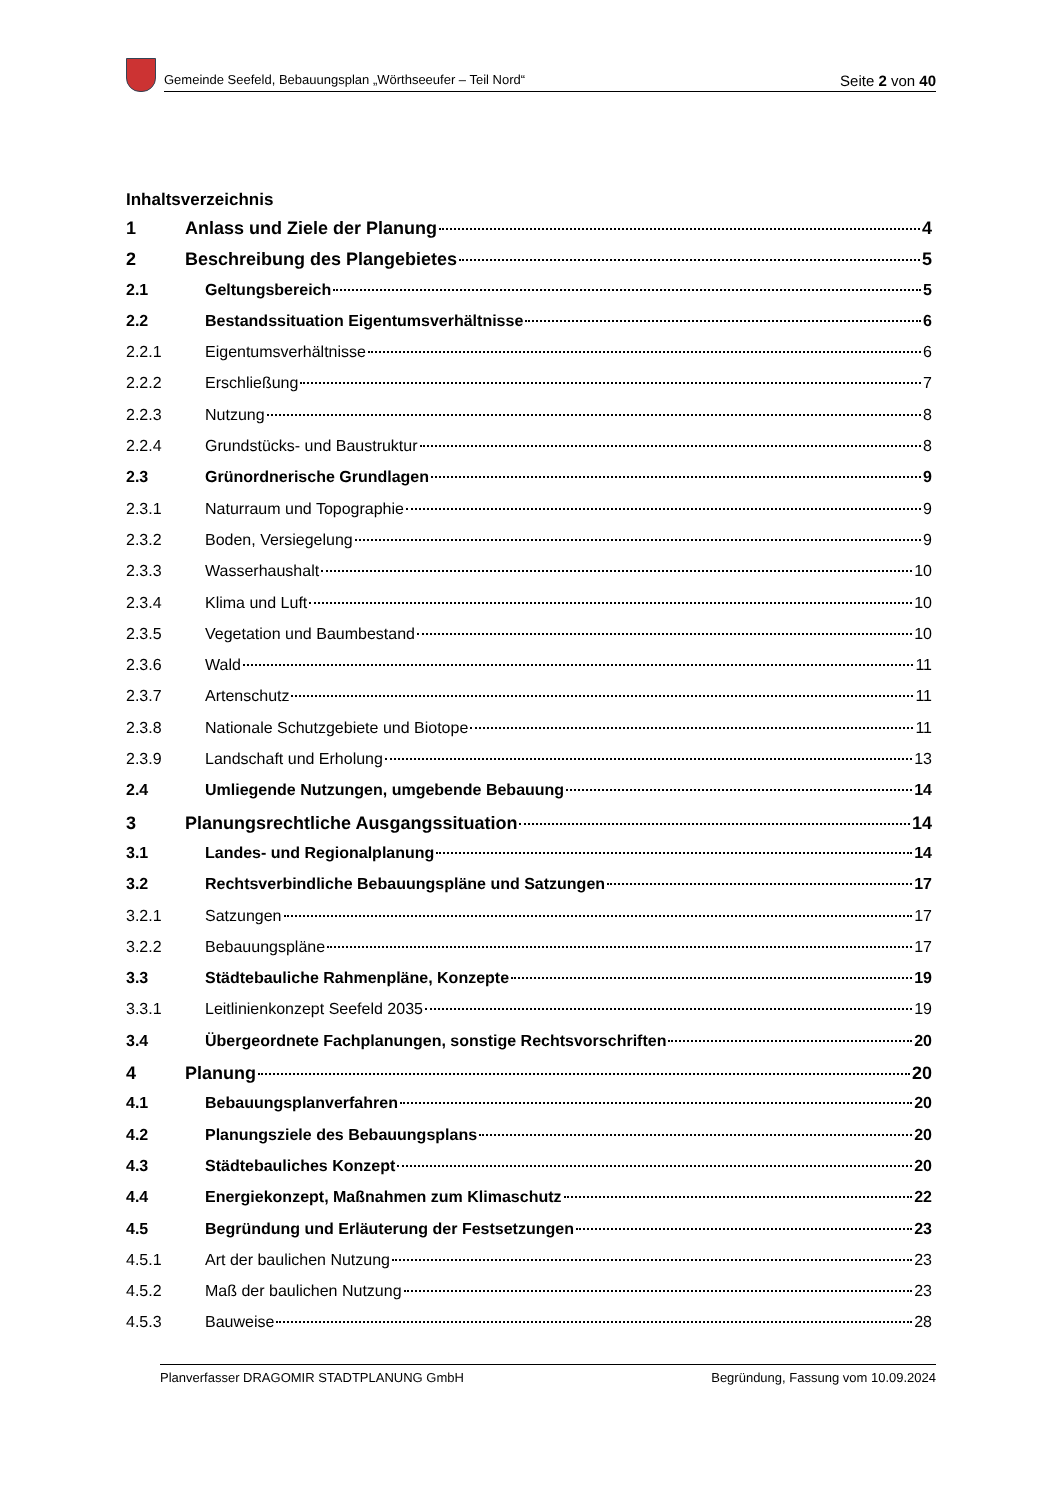Gemeinde Seefeld, Bebauungsplan „Wörthseeufer – Teil Nord“Seite 2 von 40
Inhaltsverzeichnis
1 Anlass und Ziele der Planung 4
2 Beschreibung des Plangebietes 5
2.1 Geltungsbereich 5
2.2 Bestandssituation Eigentumsverhältnisse 6
2.2.1 Eigentumsverhältnisse 6
2.2.2 Erschließung 7
2.2.3 Nutzung 8
2.2.4 Grundstücks- und Baustruktur 8
2.3 Grünordnerische Grundlagen 9
2.3.1 Naturraum und Topographie 9
2.3.2 Boden, Versiegelung 9
2.3.3 Wasserhaushalt 10
2.3.4 Klima und Luft 10
2.3.5 Vegetation und Baumbestand 10
2.3.6 Wald 11
2.3.7 Artenschutz 11
2.3.8 Nationale Schutzgebiete und Biotope 11
2.3.9 Landschaft und Erholung 13
2.4 Umliegende Nutzungen, umgebende Bebauung 14
3 Planungsrechtliche Ausgangssituation 14
3.1 Landes- und Regionalplanung 14
3.2 Rechtsverbindliche Bebauungspläne und Satzungen 17
3.2.1 Satzungen 17
3.2.2 Bebauungspläne 17
3.3 Städtebauliche Rahmenpläne, Konzepte 19
3.3.1 Leitlinienkonzept Seefeld 2035 19
3.4 Übergeordnete Fachplanungen, sonstige Rechtsvorschriften 20
4 Planung 20
4.1 Bebauungsplanverfahren 20
4.2 Planungsziele des Bebauungsplans 20
4.3 Städtebauliches Konzept 20
4.4 Energiekonzept, Maßnahmen zum Klimaschutz 22
4.5 Begründung und Erläuterung der Festsetzungen 23
4.5.1 Art der baulichen Nutzung 23
4.5.2 Maß der baulichen Nutzung 23
4.5.3 Bauweise 28
Planverfasser DRAGOMIR STADTPLANUNG GmbH Begründung, Fassung vom 10.09.2024